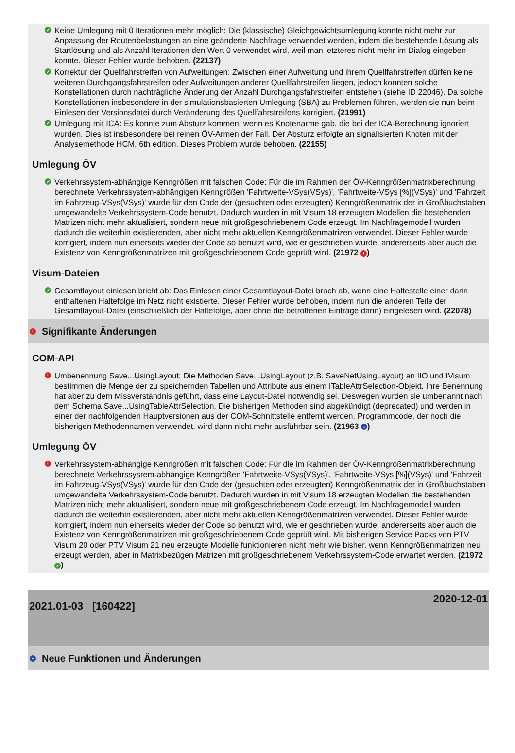✓ Keine Umlegung mit 0 Iterationen mehr möglich: Die (klassische) Gleichgewichtsumlegung konnte nicht mehr zur Anpassung der Routenbelastungen an eine geänderte Nachfrage verwendet werden, indem die bestehende Lösung als Startlösung und als Anzahl Iterationen den Wert 0 verwendet wird, weil man letzteres nicht mehr im Dialog eingeben konnte. Dieser Fehler wurde behoben. (22137)
✓ Korrektur der Quellfahrstreifen von Aufweitungen: Zwischen einer Aufweitung und ihrem Quellfahrstreifen dürfen keine weiteren Durchgangsfahrstreifen oder Aufweitungen anderer Quellfahrstreifen liegen, jedoch konnten solche Konstellationen durch nachträgliche Änderung der Anzahl Durchgangsfahrstreifen entstehen (siehe ID 22046). Da solche Konstellationen insbesondere in der simulationsbasierten Umlegung (SBA) zu Problemen führen, werden sie nun beim Einlesen der Versionsdatei durch Veränderung des Quellfahrstreifens korrigiert. (21991)
✓ Umlegung mit ICA: Es konnte zum Absturz kommen, wenn es Knotenarme gab, die bei der ICA-Berechnung ignoriert wurden. Dies ist insbesondere bei reinen ÖV-Armen der Fall. Der Absturz erfolgte an signalisierten Knoten mit der Analysemethode HCM, 6th edition. Dieses Problem wurde behoben. (22155)
Umlegung ÖV
✓ Verkehrssystem-abhängige Kenngrößen mit falschen Code: Für die im Rahmen der ÖV-Kenngrößenmatrixberechnung berechnete Verkehrssystem-abhängigen Kenngrößen 'Fahrtweite-VSys(VSys)', 'Fahrtweite-VSys [%](VSys)' und 'Fahrzeit im Fahrzeug-VSys(VSys)' wurde für den Code der (gesuchten oder erzeugten) Kenngrößenmatrix der in Großbuchstaben umgewandelte Verkehrssystem-Code benutzt. Dadurch wurden in mit Visum 18 erzeugten Modellen die bestehenden Matrizen nicht mehr aktualisiert, sondern neue mit großgeschriebenem Code erzeugt. Im Nachfragemodell wurden dadurch die weiterhin existierenden, aber nicht mehr aktuellen Kenngrößenmatrizen verwendet. Dieser Fehler wurde korrigiert, indem nun einerseits wieder der Code so benutzt wird, wie er geschrieben wurde, andererseits aber auch die Existenz von Kenngrößenmatrizen mit großgeschriebenem Code geprüft wird. (21972 !)
Visum-Dateien
✓ Gesamtlayout einlesen bricht ab: Das Einlesen einer Gesamtlayout-Datei brach ab, wenn eine Haltestelle einer darin enthaltenen Haltefolge im Netz nicht existierte. Dieser Fehler wurde behoben, indem nun die anderen Teile der Gesamtlayout-Datei (einschließlich der Haltefolge, aber ohne die betroffenen Einträge darin) eingelesen wird. (22078)
! Signifikante Änderungen
COM-API
! Umbenennung Save...UsingLayout: Die Methoden Save...UsingLayout (z.B. SaveNetUsingLayout) an IIO und IVisum bestimmen die Menge der zu speichernden Tabellen und Attribute aus einem ITableAttrSelection-Objekt. Ihre Benennung hat aber zu dem Missverständnis geführt, dass eine Layout-Datei notwendig sei. Deswegen wurden sie umbenannt nach dem Schema Save...UsingTableAttrSelection. Die bisherigen Methoden sind abgekündigt (deprecated) und werden in einer der nachfolgenden Hauptversionen aus der COM-Schnittstelle entfernt werden. Programmcode, der noch die bisherigen Methodennamen verwendet, wird dann nicht mehr ausführbar sein. (21963 +)
Umlegung ÖV
! Verkehrssystem-abhängige Kenngrößen mit falschen Code: Für die im Rahmen der ÖV-Kenngrößenmatrixberechnung berechnete Verkehrssysrem-abhängige Kenngrößen 'Fahrtweite-VSys(VSys)', 'Fahrtweite-VSys [%](VSys)' und 'Fahrzeit im Fahrzeug-VSys(VSys)' wurde für den Code der (gesuchten oder erzeugten) Kenngrößenmatrix der in Großbuchstaben umgewandelte Verkehrssystem-Code benutzt. Dadurch wurden in mit Visum 18 erzeugten Modellen die bestehenden Matrizen nicht mehr aktualisiert, sondern neue mit großgeschriebenem Code erzeugt. Im Nachfragemodell wurden dadurch die weiterhin existierenden, aber nicht mehr aktuellen Kenngrößenmatrizen verwendet. Dieser Fehler wurde korrigiert, indem nun einerseits wieder der Code so benutzt wird, wie er geschrieben wurde, andererseits aber auch die Existenz von Kenngrößenmatrizen mit großgeschriebenem Code geprüft wird. Mit bisherigen Service Packs von PTV Visum 20 oder PTV Visum 21 neu erzeugte Modelle funktionieren nicht mehr wie bisher, wenn Kenngrößenmatrizen neu erzeugt werden, aber in Matrixbezügen Matrizen mit großgeschriebenem Verkehrssystem-Code erwartet werden. (21972 ✓)
2021.01-03 [160422]
2020-12-01
+ Neue Funktionen und Änderungen